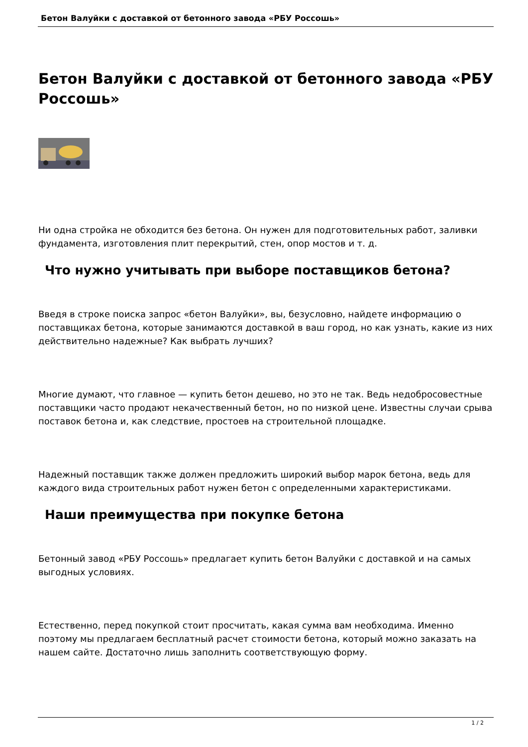Бетон Валуйки с доставкой от бетонного завода «РБУ Россошь»
Бетон Валуйки с доставкой от бетонного завода «РБУ Россошь»
Ни одна стройка не обходится без бетона. Он нужен для подготовительных работ, заливки фундамента, изготовления плит перекрытий, стен, опор мостов и т. д.
Что нужно учитывать при выборе поставщиков бетона?
Введя в строке поиска запрос «бетон Валуйки», вы, безусловно, найдете информацию о поставщиках бетона, которые занимаются доставкой в ваш город, но как узнать, какие из них действительно надежные? Как выбрать лучших?
Многие думают, что главное — купить бетон дешево, но это не так. Ведь недобросовестные поставщики часто продают некачественный бетон, но по низкой цене. Известны случаи срыва поставок бетона и, как следствие, простоев на строительной площадке.
Надежный поставщик также должен предложить широкий выбор марок бетона, ведь для каждого вида строительных работ нужен бетон с определенными характеристиками.
Наши преимущества при покупке бетона
Бетонный завод «РБУ Россошь» предлагает купить бетон Валуйки с доставкой и на самых выгодных условиях.
Естественно, перед покупкой стоит просчитать, какая сумма вам необходима. Именно поэтому мы предлагаем бесплатный расчет стоимости бетона, который можно заказать на нашем сайте. Достаточно лишь заполнить соответствующую форму.
1 / 2